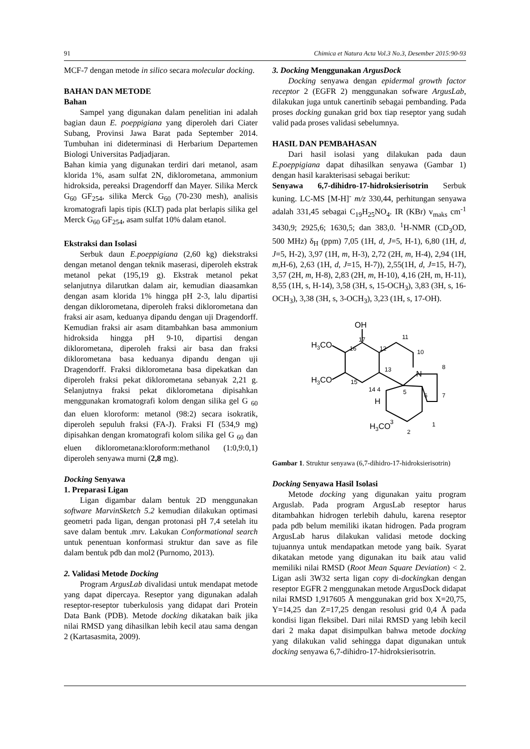91 Chimica et Natura Acta Vol.3 No.3, Desember 2015:90-93
MCF-7 dengan metode in silico secara molecular docking.
BAHAN DAN METODE
Bahan
Sampel yang digunakan dalam penelitian ini adalah bagian daun E. poeppigiana yang diperoleh dari Ciater Subang, Provinsi Jawa Barat pada September 2014. Tumbuhan ini dideterminasi di Herbarium Departemen Biologi Universitas Padjadjaran.
Bahan kimia yang digunakan terdiri dari metanol, asam klorida 1%, asam sulfat 2N, diklorometana, ammonium hidroksida, pereaksi Dragendorff dan Mayer. Silika Merck G<sub>60</sub> GF<sub>254</sub>, silika Merck G<sub>60</sub> (70-230 mesh), analisis kromatografi lapis tipis (KLT) pada plat berlapis silika gel Merck G<sub>60</sub> GF<sub>254</sub>, asam sulfat 10% dalam etanol.
Ekstraksi dan Isolasi
Serbuk daun E.poeppigiana (2,60 kg) diekstraksi dengan metanol dengan teknik maserasi, diperoleh ekstrak metanol pekat (195,19 g). Ekstrak metanol pekat selanjutnya dilarutkan dalam air, kemudian diaasamkan dengan asam klorida 1% hingga pH 2-3, lalu dipartisi dengan diklorometana, diperoleh fraksi diklorometana dan fraksi air asam, keduanya dipandu dengan uji Dragendorff. Kemudian fraksi air asam ditambahkan basa ammonium hidroksida hingga pH 9-10, dipartisi dengan diklorometana, diperoleh fraksi air basa dan fraksi diklorometana basa keduanya dipandu dengan uji Dragendorff. Fraksi diklorometana basa dipekatkan dan diperoleh fraksi pekat diklorometana sebanyak 2,21 g. Selanjutnya fraksi pekat diklorometana dipisahkan menggunakan kromatografi kolom dengan silika gel G <sub>60</sub> dan eluen kloroform: metanol (98:2) secara isokratik, diperoleh sepuluh fraksi (FA-J). Fraksi FI (534,9 mg) dipisahkan dengan kromatografi kolom silika gel G <sub>60</sub> dan eluen diklorometana:kloroform:methanol (1:0,9:0,1) diperoleh senyawa murni (2,8 mg).
Docking Senyawa
1. Preparasi Ligan
Ligan digambar dalam bentuk 2D menggunakan software MarvinSketch 5.2 kemudian dilakukan optimasi geometri pada ligan, dengan protonasi pH 7,4 setelah itu save dalam bentuk .mrv. Lakukan Conformational search untuk penentuan konformasi struktur dan save as file dalam bentuk pdb dan mol2 (Purnomo, 2013).
2. Validasi Metode Docking
Program ArgusLab divalidasi untuk mendapat metode yang dapat dipercaya. Reseptor yang digunakan adalah reseptor-reseptor tuberkulosis yang didapat dari Protein Data Bank (PDB). Metode docking dikatakan baik jika nilai RMSD yang dihasilkan lebih kecil atau sama dengan 2 (Kartasasmita, 2009).
3. Docking Menggunakan ArgusDock
Docking senyawa dengan epidermal growth factor receptor 2 (EGFR 2) menggunakan sofware ArgusLab, dilakukan juga untuk canertinib sebagai pembanding. Pada proses docking gunakan grid box tiap reseptor yang sudah valid pada proses validasi sebelumnya.
HASIL DAN PEMBAHASAN
Dari hasil isolasi yang dilakukan pada daun E.poeppigiana dapat dihasilkan senyawa (Gambar 1) dengan hasil karakterisasi sebagai berikut:
Senyawa 6,7-dihidro-17-hidroksierisotrin Serbuk kuning. LC-MS [M-H]<sup>-</sup> m/z 330,44, perhitungan senyawa adalah 331,45 sebagai C<sub>19</sub>H<sub>25</sub>NO<sub>4</sub>. IR (KBr) v<sub>maks</sub> cm<sup>-1</sup> 3430,9; 2925,6; 1630,5; dan 383,0. <sup>1</sup>H-NMR (CD<sub>3</sub>OD, 500 MHz) δ<sub>H</sub> (ppm) 7,05 (1H, d, J=5, H-1), 6,80 (1H, d, J=5, H-2), 3,97 (1H, m, H-3), 2,72 (2H, m, H-4), 2,94 (1H, m,H-6), 2,63 (1H, d, J=15, H-7)), 2,55(1H, d, J=15, H-7), 3,57 (2H, m, H-8), 2,83 (2H, m, H-10), 4,16 (2H, m, H-11), 8,55 (1H, s, H-14), 3,58 (3H, s, 15-OCH<sub>3</sub>), 3,83 (3H, s, 16-OCH<sub>3</sub>), 3,38 (3H, s, 3-OCH<sub>3</sub>), 3,23 (1H, s, 17-OH).
OH
H3CO
H3CO
N
H3CO
H
17
16
12
11
10
8
13
15
14
4
5
6
7
1
2
3
Gambar 1. Struktur senyawa (6,7-dihidro-17-hidroksierisotrin)
Docking Senyawa Hasil Isolasi
Metode docking yang digunakan yaitu program Arguslab. Pada program ArgusLab reseptor harus ditambahkan hidrogen terlebih dahulu, karena reseptor pada pdb belum memiliki ikatan hidrogen. Pada program ArgusLab harus dilakukan validasi metode docking tujuannya untuk mendapatkan metode yang baik. Syarat dikatakan metode yang digunakan itu baik atau valid memiliki nilai RMSD (Root Mean Square Deviation) < 2. Ligan asli 3W32 serta ligan copy di-dockingkan dengan reseptor EGFR 2 menggunakan metode ArgusDock didapat nilai RMSD 1,917605 Å menggunakan grid box X=20,75, Y=14,25 dan Z=17,25 dengan resolusi grid 0,4 Å pada kondisi ligan fleksibel. Dari nilai RMSD yang lebih kecil dari 2 maka dapat disimpulkan bahwa metode docking yang dilakukan valid sehingga dapat digunakan untuk docking senyawa 6,7-dihidro-17-hidroksierisotrin.